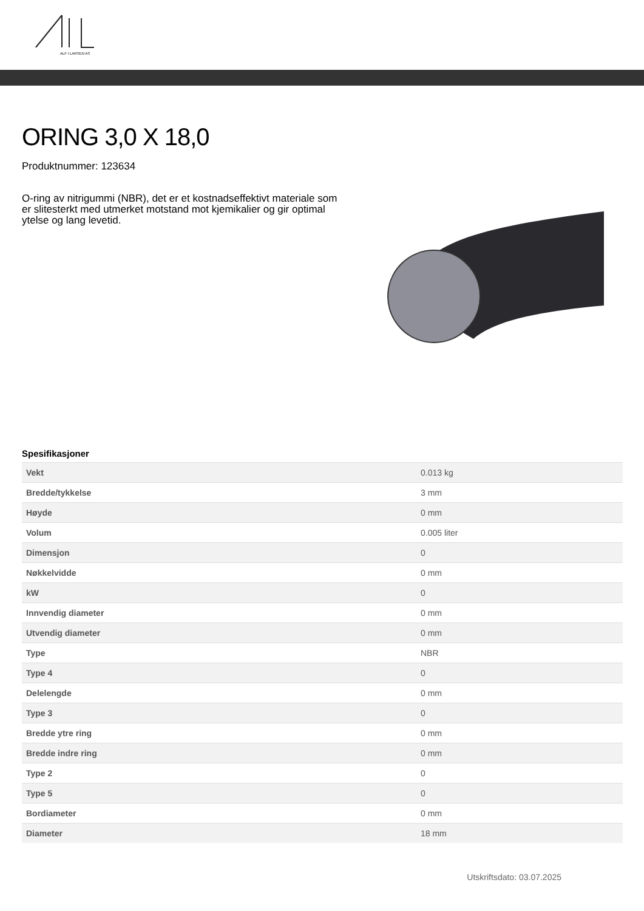ALF I LARSEN AS
ORING 3,0 X 18,0
Produktnummer: 123634
O-ring av nitrigummi (NBR), det er et kostnadseffektivt materiale som er slitesterkt med utmerket motstand mot kjemikalier og gir optimal ytelse og lang levetid.
Spesifikasjoner
| Vekt | 0.013 kg |
| Bredde/tykkelse | 3 mm |
| Høyde | 0 mm |
| Volum | 0.005 liter |
| Dimensjon | 0 |
| Nøkkelvidde | 0 mm |
| kW | 0 |
| Innvendig diameter | 0 mm |
| Utvendig diameter | 0 mm |
| Type | NBR |
| Type 4 | 0 |
| Delelengde | 0 mm |
| Type 3 | 0 |
| Bredde ytre ring | 0 mm |
| Bredde indre ring | 0 mm |
| Type 2 | 0 |
| Type 5 | 0 |
| Bordiameter | 0 mm |
| Diameter | 18 mm |
Utskriftsdato: 03.07.2025